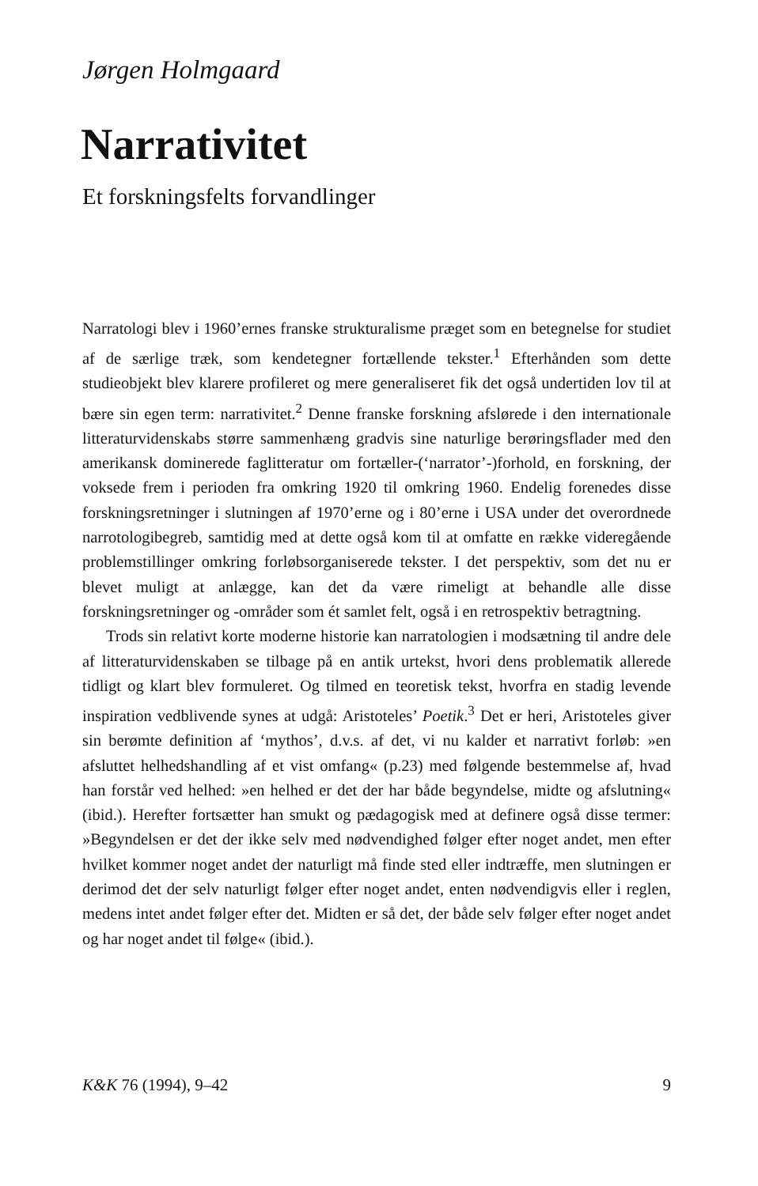Jørgen Holmgaard
Narrativitet
Et forskningsfelts forvandlinger
Narratologi blev i 1960’ernes franske strukturalisme præget som en betegnelse for studiet af de særlige træk, som kendetegner fortællende tekster.<sup>1</sup> Efterhånden som dette studieobjekt blev klarere profileret og mere generaliseret fik det også undertiden lov til at bære sin egen term: narrativitet.<sup>2</sup> Denne franske forskning afslørede i den internationale litteraturvidenskabs større sammenhæng gradvis sine naturlige berøringsflader med den amerikansk dominerede faglitteratur om fortæller-(‘narrator’-)forhold, en forskning, der voksede frem i perioden fra omkring 1920 til omkring 1960. Endelig forenedes disse forskningsretninger i slutningen af 1970’erne og i 80’erne i USA under det overordnede narrotologibegreb, samtidig med at dette også kom til at omfatte en række videregående problemstillinger omkring forløbsorganiserede tekster. I det perspektiv, som det nu er blevet muligt at anlægge, kan det da være rimeligt at behandle alle disse forskningsretninger og -områder som ét samlet felt, også i en retrospektiv betragtning.
Trods sin relativt korte moderne historie kan narratologien i modsætning til andre dele af litteraturvidenskaben se tilbage på en antik urtekst, hvori dens problematik allerede tidligt og klart blev formuleret. Og tilmed en teoretisk tekst, hvorfra en stadig levende inspiration vedblivende synes at udgå: Aristoteles’ Poetik.<sup>3</sup> Det er heri, Aristoteles giver sin berømte definition af ‘mythos’, d.v.s. af det, vi nu kalder et narrativt forløb: »en afsluttet helhedshandling af et vist omfang« (p.23) med følgende bestemmelse af, hvad han forstår ved helhed: »en helhed er det der har både begyndelse, midte og afslutning« (ibid.). Herefter fortsætter han smukt og pædagogisk med at definere også disse termer: »Begyndelsen er det der ikke selv med nødvendighed følger efter noget andet, men efter hvilket kommer noget andet der naturligt må finde sted eller indtræffe, men slutningen er derimod det der selv naturligt følger efter noget andet, enten nødvendigvis eller i reglen, medens intet andet følger efter det. Midten er så det, der både selv følger efter noget andet og har noget andet til følge« (ibid.).
K&K 76 (1994), 9–42 9